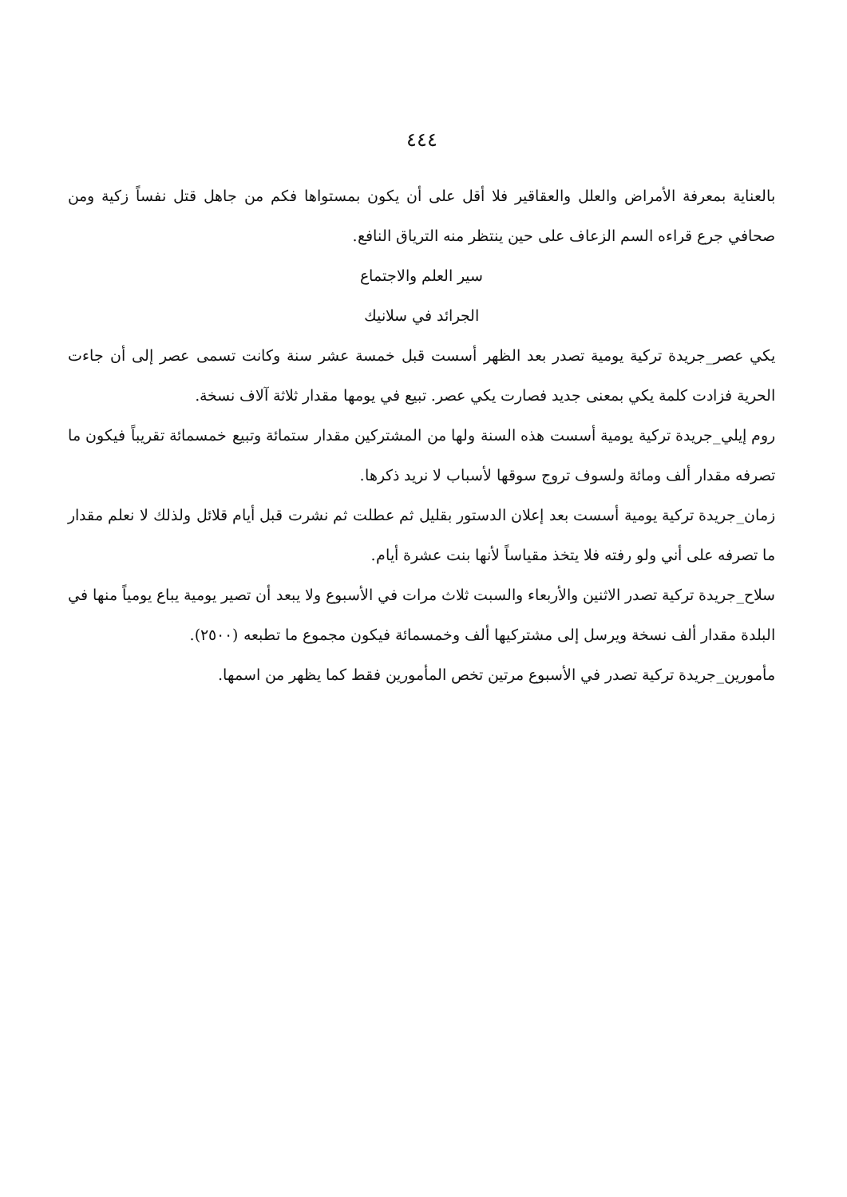٤٤٤
بالعناية بمعرفة الأمراض والعلل والعقاقير فلا أقل على أن يكون بمستواها فكم من جاهل قتل نفساً زكية ومن صحافي جرع قراءه السم الزعاف على حين ينتظر منه الترياق النافع.
سير العلم والاجتماع
الجرائد في سلانيك
يكي عصر_جريدة تركية يومية تصدر بعد الظهر أسست قبل خمسة عشر سنة وكانت تسمى عصر إلى أن جاءت الحرية فزادت كلمة يكي بمعنى جديد فصارت يكي عصر. تبيع في يومها مقدار ثلاثة آلاف نسخة.
روم إيلي_جريدة تركية يومية أسست هذه السنة ولها من المشتركين مقدار ستمائة وتبيع خمسمائة تقريباً فيكون ما تصرفه مقدار ألف ومائة ولسوف تروج سوقها لأسباب لا نريد ذكرها.
زمان_جريدة تركية يومية أسست بعد إعلان الدستور بقليل ثم عطلت ثم نشرت قبل أيام قلائل ولذلك لا نعلم مقدار ما تصرفه على أني ولو رفته فلا يتخذ مقياساً لأنها بنت عشرة أيام.
سلاح_جريدة تركية تصدر الاثنين والأربعاء والسبت ثلاث مرات في الأسبوع ولا يبعد أن تصير يومية يباع يومياً منها في البلدة مقدار ألف نسخة ويرسل إلى مشتركيها ألف وخمسمائة فيكون مجموع ما تطبعه (٢٥٠٠).
مأمورين_جريدة تركية تصدر في الأسبوع مرتين تخص المأمورين فقط كما يظهر من اسمها.